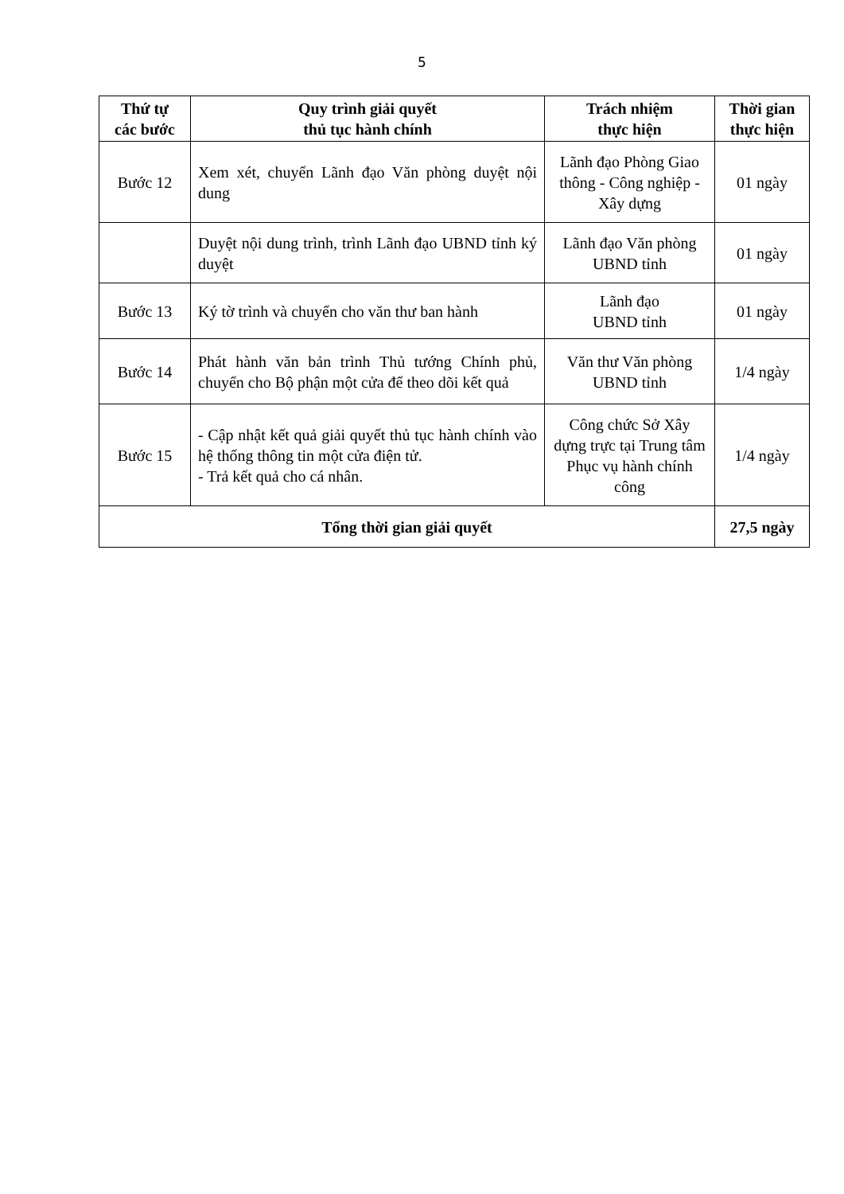5
| Thứ tự các bước | Quy trình giải quyết thủ tục hành chính | Trách nhiệm thực hiện | Thời gian thực hiện |
| --- | --- | --- | --- |
| Bước 12 | Xem xét, chuyển Lãnh đạo Văn phòng duyệt nội dung | Lãnh đạo Phòng Giao thông - Công nghiệp - Xây dựng | 01 ngày |
| | Duyệt nội dung trình, trình Lãnh đạo UBND tỉnh ký duyệt | Lãnh đạo Văn phòng UBND tỉnh | 01 ngày |
| Bước 13 | Ký tờ trình và chuyển cho văn thư ban hành | Lãnh đạo UBND tỉnh | 01 ngày |
| Bước 14 | Phát hành văn bản trình Thủ tướng Chính phủ, chuyển cho Bộ phận một cửa để theo dõi kết quả | Văn thư Văn phòng UBND tỉnh | 1/4 ngày |
| Bước 15 | - Cập nhật kết quả giải quyết thủ tục hành chính vào hệ thống thông tin một cửa điện tử. - Trả kết quả cho cá nhân. | Công chức Sở Xây dựng trực tại Trung tâm Phục vụ hành chính công | 1/4 ngày |
| Tổng thời gian giải quyết | | | 27,5 ngày |